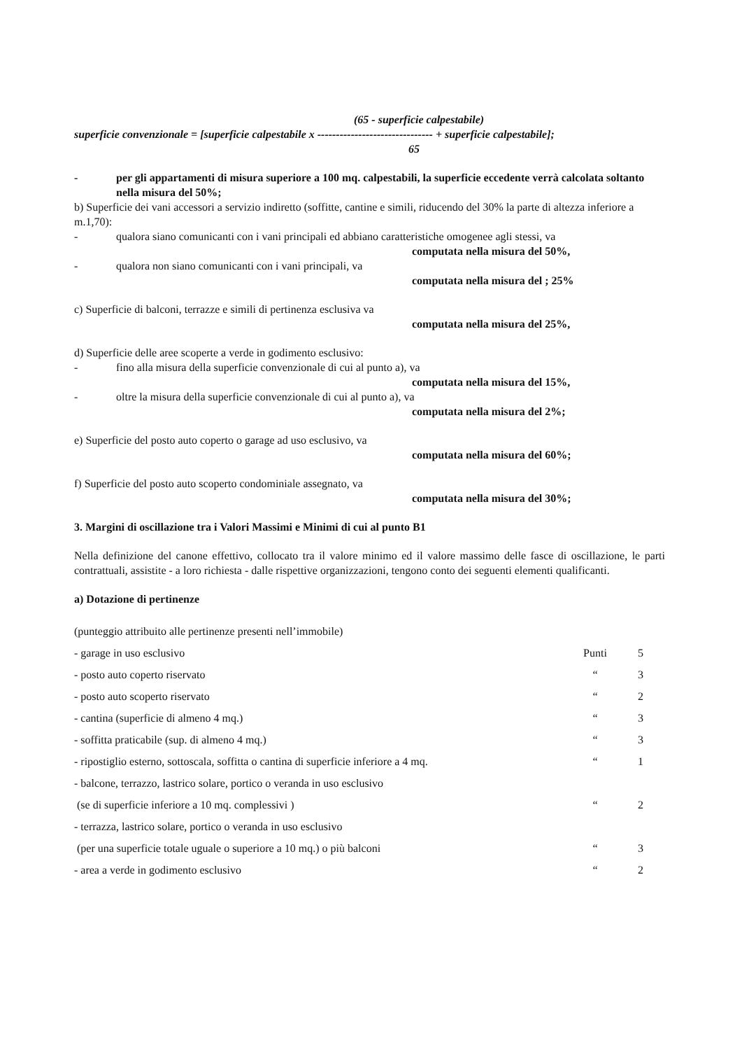(65 - superficie calpestabile)
superficie convenzionale = [superficie calpestabile x ------------------------------- + superficie calpestabile];
65
- per gli appartamenti di misura superiore a 100 mq. calpestabili, la superficie eccedente verrà calcolata soltanto nella misura del 50%;
b) Superficie dei vani accessori a servizio indiretto (soffitte, cantine e simili, riducendo del 30% la parte di altezza inferiore a m.1,70):
- qualora siano comunicanti con i vani principali ed abbiano caratteristiche omogenee agli stessi, va
computata nella misura del 50%,
- qualora non siano comunicanti con i vani principali, va
computata nella misura del ; 25%
c) Superficie di balconi, terrazze e simili di pertinenza esclusiva va
computata nella misura del 25%,
d) Superficie delle aree scoperte a verde in godimento esclusivo:
- fino alla misura della superficie convenzionale di cui al punto a), va
computata nella misura del 15%,
- oltre la misura della superficie convenzionale di cui al punto a), va
computata nella misura del 2%;
e) Superficie del posto auto coperto o garage ad uso esclusivo, va
computata nella misura del 60%;
f) Superficie del posto auto scoperto condominiale assegnato, va
computata nella misura del 30%;
3. Margini di oscillazione tra i Valori Massimi e Minimi di cui al punto B1
Nella definizione del canone effettivo, collocato tra il valore minimo ed il valore massimo delle fasce di oscillazione, le parti contrattuali, assistite - a loro richiesta - dalle rispettive organizzazioni, tengono conto dei seguenti elementi qualificanti.
a) Dotazione di pertinenze
| (punteggio attribuito alle pertinenze presenti nell’immobile) | | |
| - garage in uso esclusivo | Punti | 5 |
| - posto auto coperto riservato | “ | 3 |
| - posto auto scoperto riservato | “ | 2 |
| - cantina (superficie di almeno 4 mq.) | “ | 3 |
| - soffitta praticabile (sup. di almeno 4 mq.) | “ | 3 |
| - ripostiglio esterno, sottoscala, soffitta o cantina di superficie inferiore a 4 mq. | “ | 1 |
| - balcone, terrazzo, lastrico solare, portico o veranda in uso esclusivo | | |
| (se di superficie inferiore a 10 mq. complessivi ) | “ | 2 |
| - terrazza, lastrico solare, portico o veranda in uso esclusivo | | |
| (per una superficie totale uguale o superiore a 10 mq.) o più balconi | “ | 3 |
| - area a verde in godimento esclusivo | “ | 2 |